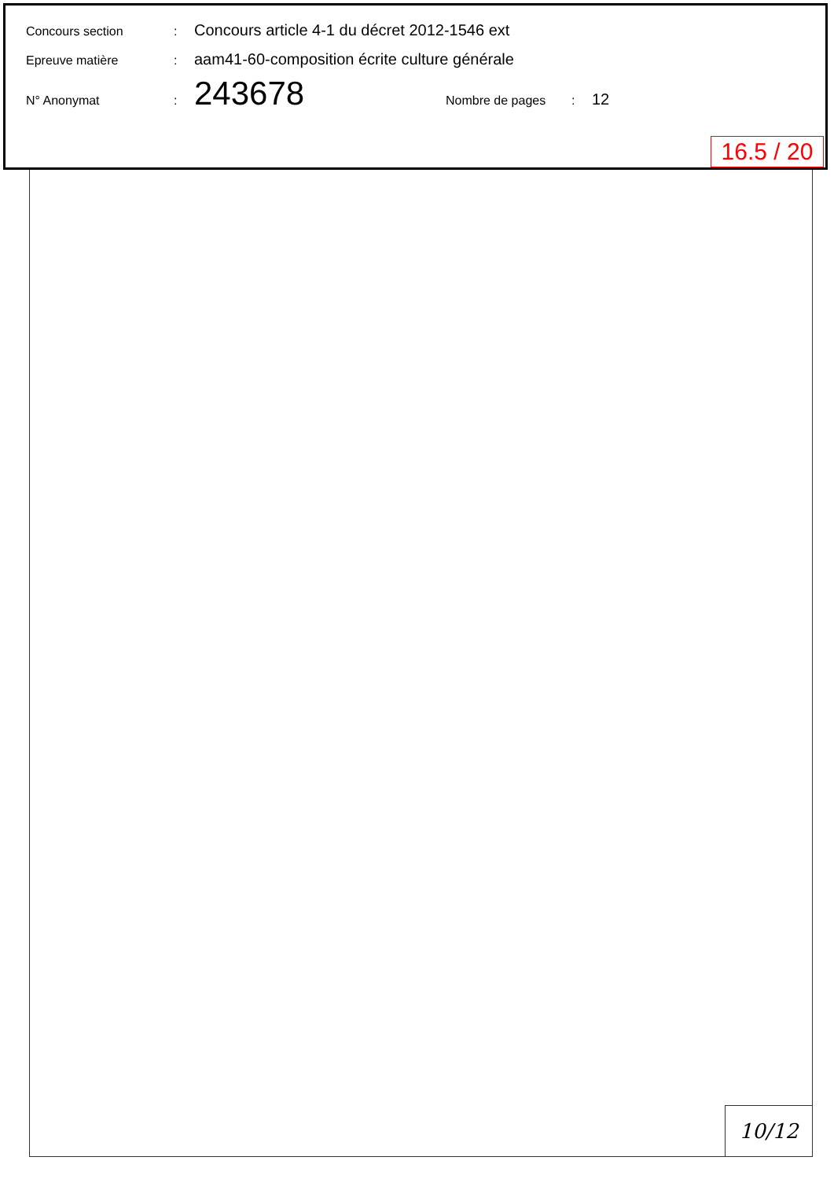Concours section: Concours article 4-1 du décret 2012-1546 ext
Epreuve matière: aam41-60-composition écrite culture générale
N° Anonymat: 243678 Nombre de pages: 12
16.5 / 20
10/12